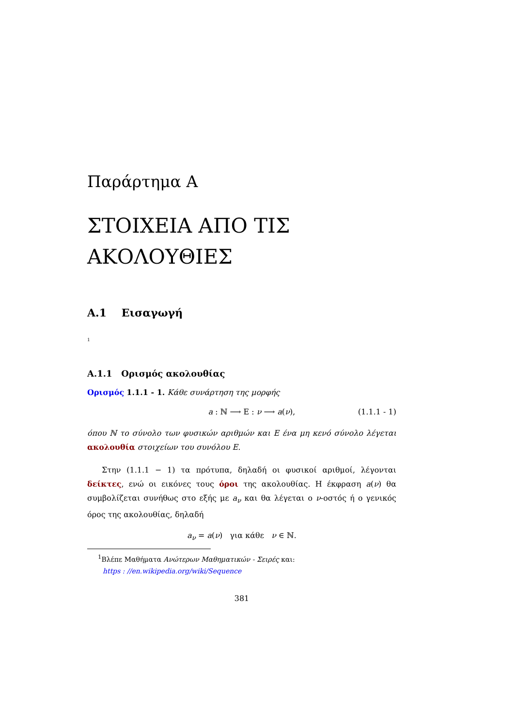Παράρτημα A
ΣΤΟΙΧΕΙΑ ΑΠΟ ΤΙΣ ΑΚΟΛΟΥΘΙΕΣ
A.1 Εισαγωγή
<sup>1</sup>
A.1.1 Ορισμός ακολουθίας
Ορισμός 1.1.1 - 1. Κάθε συνάρτηση της μορφής
a : ℕ ⟶ Ε : ν ⟶ a(ν), (1.1.1 - 1)
όπου ℕ το σύνολο των φυσικών αριθμών και Ε ένα μη κενό σύνολο λέγεται ακολουθία στοιχείων του συνόλου Ε.
Στην (1.1.1 − 1) τα πρότυπα, δηλαδή οι φυσικοί αριθμοί, λέγονται δείκτες, ενώ οι εικόνες τους όροι της ακολουθίας. Η έκφραση a(ν) θα συμβολίζεται συνήθως στο εξής με a<sub>ν</sub> και θα λέγεται ο ν-οστός ή ο γενικός όρος της ακολουθίας, δηλαδή
a<sub>ν</sub> = a(ν) για κάθε ν ∈ ℕ.
<sup>1</sup> Βλέπε Μαθήματα Ανώτερων Μαθηματικών - Σειρές και:
https : //en.wikipedia.org/wiki/Sequence
381